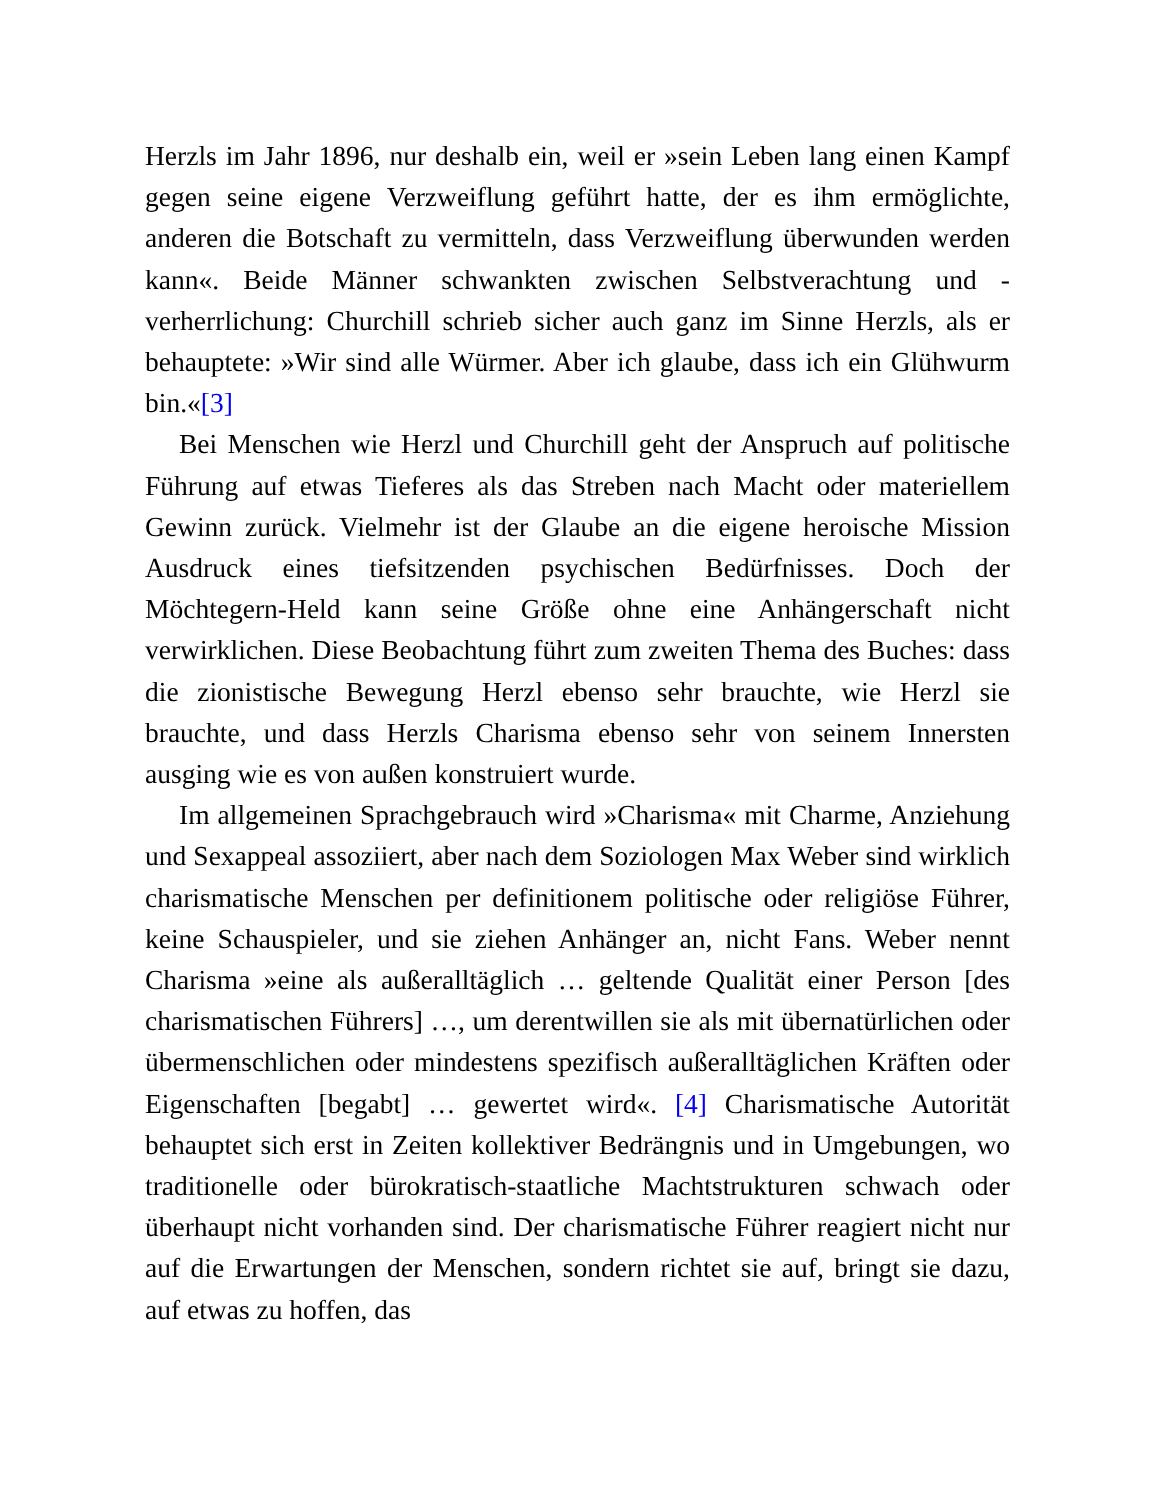Herzls im Jahr 1896, nur deshalb ein, weil er »sein Leben lang einen Kampf gegen seine eigene Verzweiflung geführt hatte, der es ihm ermöglichte, anderen die Botschaft zu vermitteln, dass Verzweiflung überwunden werden kann«. Beide Männer schwankten zwischen Selbstverachtung und -verherrlichung: Churchill schrieb sicher auch ganz im Sinne Herzls, als er behauptete: »Wir sind alle Würmer. Aber ich glaube, dass ich ein Glühwurm bin.«[3]
Bei Menschen wie Herzl und Churchill geht der Anspruch auf politische Führung auf etwas Tieferes als das Streben nach Macht oder materiellem Gewinn zurück. Vielmehr ist der Glaube an die eigene heroische Mission Ausdruck eines tiefsitzenden psychischen Bedürfnisses. Doch der Möchtegern-Held kann seine Größe ohne eine Anhängerschaft nicht verwirklichen. Diese Beobachtung führt zum zweiten Thema des Buches: dass die zionistische Bewegung Herzl ebenso sehr brauchte, wie Herzl sie brauchte, und dass Herzls Charisma ebenso sehr von seinem Innersten ausging wie es von außen konstruiert wurde.
Im allgemeinen Sprachgebrauch wird »Charisma« mit Charme, Anziehung und Sexappeal assoziiert, aber nach dem Soziologen Max Weber sind wirklich charismatische Menschen per definitionem politische oder religiöse Führer, keine Schauspieler, und sie ziehen Anhänger an, nicht Fans. Weber nennt Charisma »eine als außeralltäglich … geltende Qualität einer Person [des charismatischen Führers] …, um derentwillen sie als mit übernatürlichen oder übermenschlichen oder mindestens spezifisch außeralltäglichen Kräften oder Eigenschaften [begabt] … gewertet wird«. [4] Charismatische Autorität behauptet sich erst in Zeiten kollektiver Bedrängnis und in Umgebungen, wo traditionelle oder bürokratisch-staatliche Machtstrukturen schwach oder überhaupt nicht vorhanden sind. Der charismatische Führer reagiert nicht nur auf die Erwartungen der Menschen, sondern richtet sie auf, bringt sie dazu, auf etwas zu hoffen, das